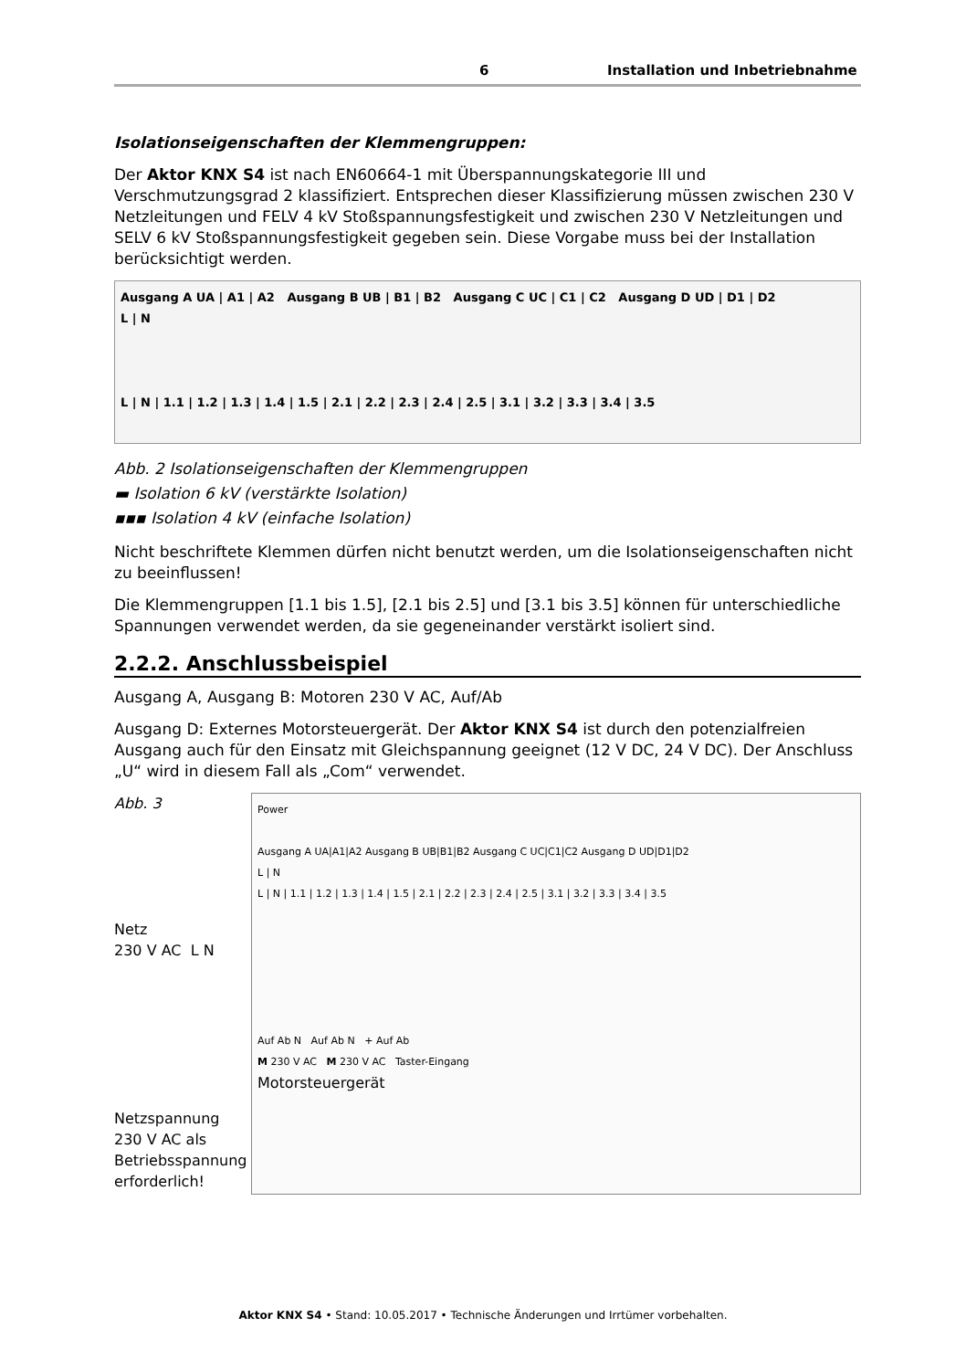6 Installation und Inbetriebnahme
Isolationseigenschaften der Klemmengruppen:
Der Aktor KNX S4 ist nach EN60664-1 mit Überspannungskategorie III und Verschmutzungsgrad 2 klassifiziert. Entsprechen dieser Klassifizierung müssen zwischen 230 V Netzleitungen und FELV 4 kV Stoßspannungsfestigkeit und zwischen 230 V Netzleitungen und SELV 6 kV Stoßspannungsfestigkeit gegeben sein. Diese Vorgabe muss bei der Installation berücksichtigt werden.
Ausgang A UA | A1 | A2 Ausgang B UB | B1 | B2 Ausgang C UC | C1 | C2 Ausgang D UD | D1 | D2
L | N
L | N | 1.1 | 1.2 | 1.3 | 1.4 | 1.5 | 2.1 | 2.2 | 2.3 | 2.4 | 2.5 | 3.1 | 3.2 | 3.3 | 3.4 | 3.5
Abb. 2 Isolationseigenschaften der Klemmengruppen
▬ Isolation 6 kV (verstärkte Isolation)
▪▪▪ Isolation 4 kV (einfache Isolation)
Nicht beschriftete Klemmen dürfen nicht benutzt werden, um die Isolationseigenschaften nicht zu beeinflussen!
Die Klemmengruppen [1.1 bis 1.5], [2.1 bis 2.5] und [3.1 bis 3.5] können für unterschiedliche Spannungen verwendet werden, da sie gegeneinander verstärkt isoliert sind.
2.2.2. Anschlussbeispiel
Ausgang A, Ausgang B: Motoren 230 V AC, Auf/Ab
Ausgang D: Externes Motorsteuergerät. Der Aktor KNX S4 ist durch den potenzialfreien Ausgang auch für den Einsatz mit Gleichspannung geeignet (12 V DC, 24 V DC). Der Anschluss „U“ wird in diesem Fall als „Com“ verwendet.
Abb. 3
Netz
230 V AC L N
Netzspannung 230 V AC als Betriebsspannung erforderlich!
Power
Ausgang A UA|A1|A2 Ausgang B UB|B1|B2 Ausgang C UC|C1|C2 Ausgang D UD|D1|D2
L | N
L | N | 1.1 | 1.2 | 1.3 | 1.4 | 1.5 | 2.1 | 2.2 | 2.3 | 2.4 | 2.5 | 3.1 | 3.2 | 3.3 | 3.4 | 3.5
Auf Ab N Auf Ab N + Auf Ab
M 230 V AC M 230 V AC Taster-Eingang
Motorsteuergerät
Aktor KNX S4 • Stand: 10.05.2017 • Technische Änderungen und Irrtümer vorbehalten.